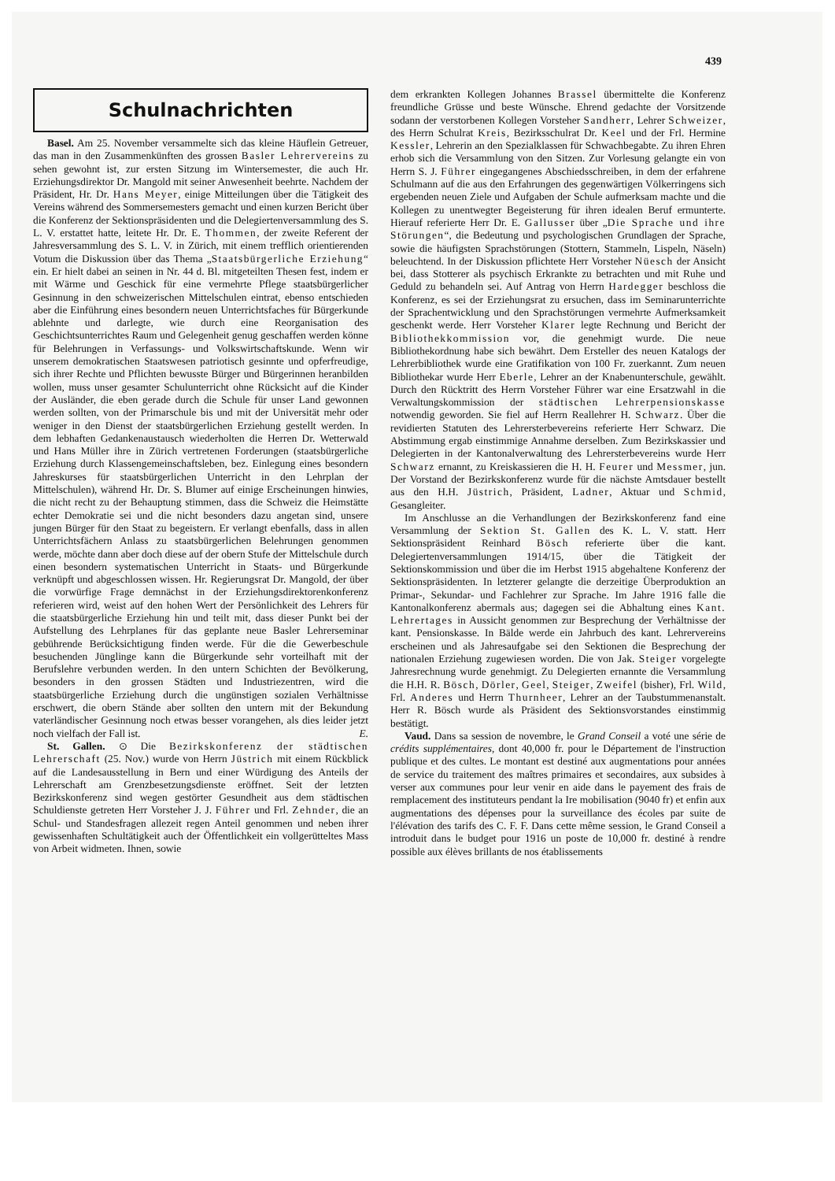439
Schulnachrichten
Basel. Am 25. November versammelte sich das kleine Häuflein Getreuer, das man in den Zusammenkünften des grossen Basler Lehrervereins zu sehen gewohnt ist, zur ersten Sitzung im Wintersemester, die auch Hr. Erziehungsdirektor Dr. Mangold mit seiner Anwesenheit beehrte. Nachdem der Präsident, Hr. Dr. Hans Meyer, einige Mitteilungen über die Tätigkeit des Vereins während des Sommersemesters gemacht und einen kurzen Bericht über die Konferenz der Sektionspräsidenten und die Delegiertenversammlung des S. L. V. erstattet hatte, leitete Hr. Dr. E. Thommen, der zweite Referent der Jahresversammlung des S. L. V. in Zürich, mit einem trefflich orientierenden Votum die Diskussion über das Thema „Staatsbürgerliche Erziehung“ ein. Er hielt dabei an seinen in Nr. 44 d. Bl. mitgeteilten Thesen fest, indem er mit Wärme und Geschick für eine vermehrte Pflege staatsbürgerlicher Gesinnung in den schweizerischen Mittelschulen eintrat, ebenso entschieden aber die Einführung eines besondern neuen Unterrichtsfaches für Bürgerkunde ablehnte und darlegte, wie durch eine Reorganisation des Geschichtsunterrichtes Raum und Gelegenheit genug geschaffen werden könne für Belehrungen in Verfassungs- und Volkswirtschaftskunde. Wenn wir unserem demokratischen Staatswesen patriotisch gesinnte und opferfreudige, sich ihrer Rechte und Pflichten bewusste Bürger und Bürgerinnen heranbilden wollen, muss unser gesamter Schulunterricht ohne Rücksicht auf die Kinder der Ausländer, die eben gerade durch die Schule für unser Land gewonnen werden sollten, von der Primarschule bis und mit der Universität mehr oder weniger in den Dienst der staatsbürgerlichen Erziehung gestellt werden. In dem lebhaften Gedankenaustausch wiederholten die Herren Dr. Wetterwald und Hans Müller ihre in Zürich vertretenen Forderungen (staatsbürgerliche Erziehung durch Klassengemeinschaftsleben, bez. Einlegung eines besondern Jahreskurses für staatsbürgerlichen Unterricht in den Lehrplan der Mittelschulen), während Hr. Dr. S. Blumer auf einige Erscheinungen hinwies, die nicht recht zu der Behauptung stimmen, dass die Schweiz die Heimstätte echter Demokratie sei und die nicht besonders dazu angetan sind, unsere jungen Bürger für den Staat zu begeistern. Er verlangt ebenfalls, dass in allen Unterrichtsfächern Anlass zu staatsbürgerlichen Belehrungen genommen werde, möchte dann aber doch diese auf der obern Stufe der Mittelschule durch einen besondern systematischen Unterricht in Staats- und Bürgerkunde verknüpft und abgeschlossen wissen. Hr. Regierungsrat Dr. Mangold, der über die vorwürfige Frage demnächst in der Erziehungsdirektorenkonferenz referieren wird, weist auf den hohen Wert der Persönlichkeit des Lehrers für die staatsbürgerliche Erziehung hin und teilt mit, dass dieser Punkt bei der Aufstellung des Lehrplanes für das geplante neue Basler Lehrerseminar gebührende Berücksichtigung finden werde. Für die die Gewerbeschule besuchenden Jünglinge kann die Bürgerkunde sehr vorteilhaft mit der Berufslehre verbunden werden. In den untern Schichten der Bevölkerung, besonders in den grossen Städten und Industriezentren, wird die staatsbürgerliche Erziehung durch die ungünstigen sozialen Verhältnisse erschwert, die obern Stände aber sollten den untern mit der Bekundung vaterländischer Gesinnung noch etwas besser vorangehen, als dies leider jetzt noch vielfach der Fall ist. E.
St. Gallen. ⊙ Die Bezirkskonferenz der städtischen Lehrerschaft (25. Nov.) wurde von Herrn Jüstrich mit einem Rückblick auf die Landesausstellung in Bern und einer Würdigung des Anteils der Lehrerschaft am Grenzbesetzungsdienste eröffnet. Seit der letzten Bezirkskonferenz sind wegen gestörter Gesundheit aus dem städtischen Schuldienste getreten Herr Vorsteher J. J. Führer und Frl. Zehnder, die an Schul- und Standesfragen allezeit regen Anteil genommen und neben ihrer gewissenhaften Schultätigkeit auch der Öffentlichkeit ein vollgerütteltes Mass von Arbeit widmeten. Ihnen, sowie
dem erkrankten Kollegen Johannes Brassel übermittelte die Konferenz freundliche Grüsse und beste Wünsche. Ehrend gedachte der Vorsitzende sodann der verstorbenen Kollegen Vorsteher Sandherr, Lehrer Schweizer, des Herrn Schulrat Kreis, Bezirksschulrat Dr. Keel und der Frl. Hermine Kessler, Lehrerin an den Spezialklassen für Schwachbegabte. Zu ihren Ehren erhob sich die Versammlung von den Sitzen. Zur Vorlesung gelangte ein von Herrn S. J. Führer eingegangenes Abschiedsschreiben, in dem der erfahrene Schulmann auf die aus den Erfahrungen des gegenwärtigen Völkerringens sich ergebenden neuen Ziele und Aufgaben der Schule aufmerksam machte und die Kollegen zu unentwegter Begeisterung für ihren idealen Beruf ermunterte. Hierauf referierte Herr Dr. E. Gallusser über „Die Sprache und ihre Störungen“, die Bedeutung und psychologischen Grundlagen der Sprache, sowie die häufigsten Sprachstörungen (Stottern, Stammeln, Lispeln, Näseln) beleuchtend. In der Diskussion pflichtete Herr Vorsteher Nüesch der Ansicht bei, dass Stotterer als psychisch Erkrankte zu betrachten und mit Ruhe und Geduld zu behandeln sei. Auf Antrag von Herrn Hardegger beschloss die Konferenz, es sei der Erziehungsrat zu ersuchen, dass im Seminarunterrichte der Sprachentwicklung und den Sprachstörungen vermehrte Aufmerksamkeit geschenkt werde. Herr Vorsteher Klarer legte Rechnung und Bericht der Bibliothekkommission vor, die genehmigt wurde. Die neue Bibliothekordnung habe sich bewährt. Dem Ersteller des neuen Katalogs der Lehrerbibliothek wurde eine Gratifikation von 100 Fr. zuerkannt. Zum neuen Bibliothekar wurde Herr Eberle, Lehrer an der Knabenunterschule, gewählt. Durch den Rücktritt des Herrn Vorsteher Führer war eine Ersatzwahl in die Verwaltungskommission der städtischen Lehrerpensionskasse notwendig geworden. Sie fiel auf Herrn Reallehrer H. Schwarz. Über die revidierten Statuten des Lehrersterbevereins referierte Herr Schwarz. Die Abstimmung ergab einstimmige Annahme derselben. Zum Bezirkskassier und Delegierten in der Kantonalverwaltung des Lehrersterbevereins wurde Herr Schwarz ernannt, zu Kreiskassieren die H. H. Feurer und Messmer, jun. Der Vorstand der Bezirkskonferenz wurde für die nächste Amtsdauer bestellt aus den H.H. Jüstrich, Präsident, Ladner, Aktuar und Schmid, Gesangleiter.
Im Anschlusse an die Verhandlungen der Bezirkskonferenz fand eine Versammlung der Sektion St. Gallen des K. L. V. statt. Herr Sektionspräsident Reinhard Bösch referierte über die kant. Delegiertenversammlungen 1914/15, über die Tätigkeit der Sektionskommission und über die im Herbst 1915 abgehaltene Konferenz der Sektionspräsidenten. In letzterer gelangte die derzeitige Überproduktion an Primar-, Sekundar- und Fachlehrer zur Sprache. Im Jahre 1916 falle die Kantonalkonferenz abermals aus; dagegen sei die Abhaltung eines Kant. Lehrertages in Aussicht genommen zur Besprechung der Verhältnisse der kant. Pensionskasse. In Bälde werde ein Jahrbuch des kant. Lehrervereins erscheinen und als Jahresaufgabe sei den Sektionen die Besprechung der nationalen Erziehung zugewiesen worden. Die von Jak. Steiger vorgelegte Jahresrechnung wurde genehmigt. Zu Delegierten ernannte die Versammlung die H.H. R. Bösch, Dörler, Geel, Steiger, Zweifel (bisher), Frl. Wild, Frl. Anderes und Herrn Thurnheer, Lehrer an der Taubstummenanstalt. Herr R. Bösch wurde als Präsident des Sektionsvorstandes einstimmig bestätigt.
Vaud. Dans sa session de novembre, le Grand Conseil a voté une série de crédits supplémentaires, dont 40,000 fr. pour le Département de l'instruction publique et des cultes. Le montant est destiné aux augmentations pour années de service du traitement des maîtres primaires et secondaires, aux subsides à verser aux communes pour leur venir en aide dans le payement des frais de remplacement des instituteurs pendant la Ire mobilisation (9040 fr) et enfin aux augmentations des dépenses pour la surveillance des écoles par suite de l'élévation des tarifs des C. F. F. Dans cette même session, le Grand Conseil a introduit dans le budget pour 1916 un poste de 10,000 fr. destiné à rendre possible aux élèves brillants de nos établissements